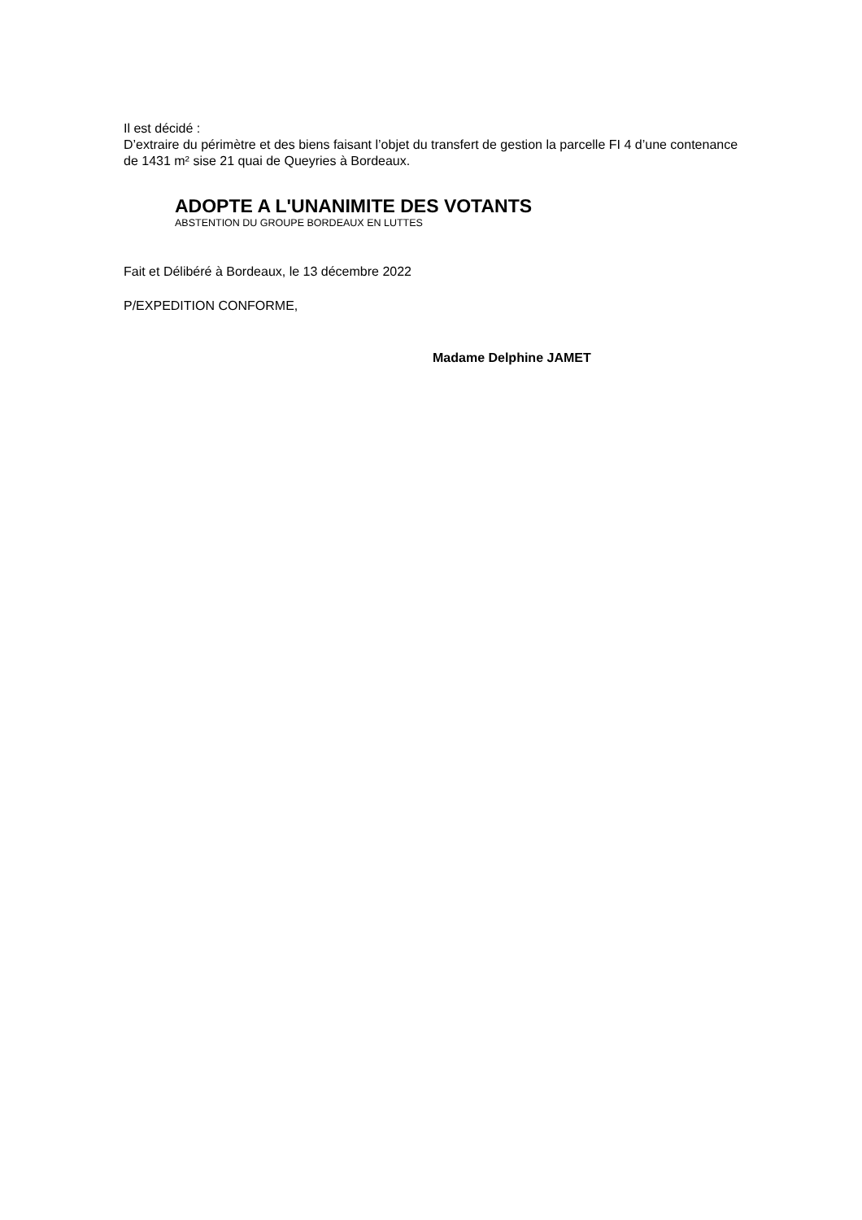Il est décidé :
D’extraire du périmètre et des biens faisant l’objet du transfert de gestion la parcelle FI 4 d’une contenance de 1431 m² sise 21 quai de Queyries à Bordeaux.
ADOPTE A L'UNANIMITE DES VOTANTS
ABSTENTION DU GROUPE BORDEAUX EN LUTTES
Fait et Délibéré à Bordeaux, le 13 décembre 2022
P/EXPEDITION CONFORME,
Madame Delphine JAMET